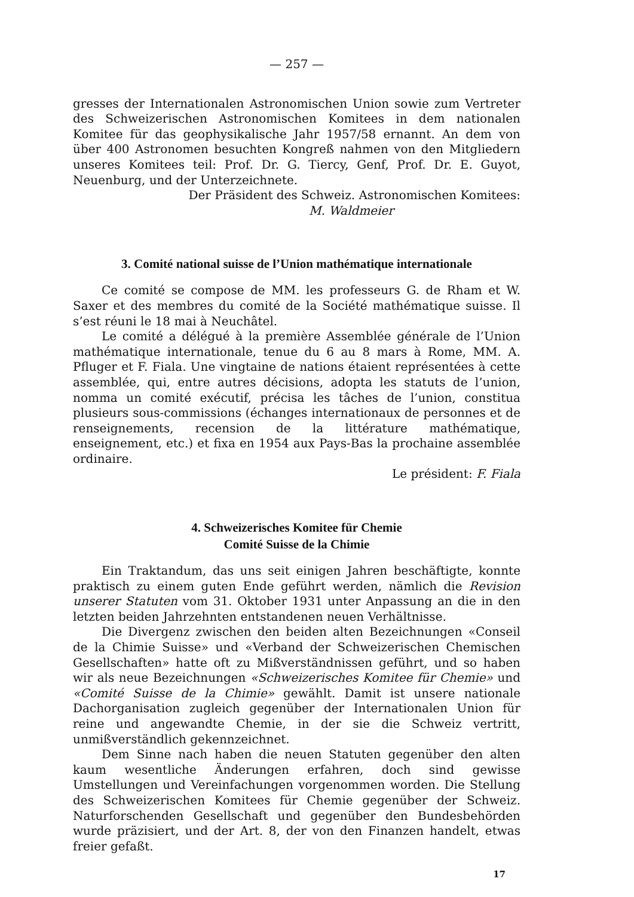— 257 —
gresses der Internationalen Astronomischen Union sowie zum Vertreter des Schweizerischen Astronomischen Komitees in dem nationalen Komitee für das geophysikalische Jahr 1957/58 ernannt. An dem von über 400 Astronomen besuchten Kongreß nahmen von den Mitgliedern unseres Komitees teil: Prof. Dr. G. Tiercy, Genf, Prof. Dr. E. Guyot, Neuenburg, und der Unterzeichnete.
Der Präsident des Schweiz. Astronomischen Komitees:
M. Waldmeier
3. Comité national suisse de l’Union mathématique internationale
Ce comité se compose de MM. les professeurs G. de Rham et W. Saxer et des membres du comité de la Société mathématique suisse. Il s’est réuni le 18 mai à Neuchâtel.
Le comité a délégué à la première Assemblée générale de l’Union mathématique internationale, tenue du 6 au 8 mars à Rome, MM. A. Pfluger et F. Fiala. Une vingtaine de nations étaient représentées à cette assemblée, qui, entre autres décisions, adopta les statuts de l’union, nomma un comité exécutif, précisa les tâches de l’union, constitua plusieurs sous-commissions (échanges internationaux de personnes et de renseignements, recension de la littérature mathématique, enseignement, etc.) et fixa en 1954 aux Pays-Bas la prochaine assemblée ordinaire.
Le président: F. Fiala
4. Schweizerisches Komitee für Chemie
Comité Suisse de la Chimie
Ein Traktandum, das uns seit einigen Jahren beschäftigte, konnte praktisch zu einem guten Ende geführt werden, nämlich die Revision unserer Statuten vom 31. Oktober 1931 unter Anpassung an die in den letzten beiden Jahrzehnten entstandenen neuen Verhältnisse.
Die Divergenz zwischen den beiden alten Bezeichnungen «Conseil de la Chimie Suisse» und «Verband der Schweizerischen Chemischen Gesellschaften» hatte oft zu Mißverständnissen geführt, und so haben wir als neue Bezeichnungen «Schweizerisches Komitee für Chemie» und «Comité Suisse de la Chimie» gewählt. Damit ist unsere nationale Dachorganisation zugleich gegenüber der Internationalen Union für reine und angewandte Chemie, in der sie die Schweiz vertritt, unmißverständlich gekennzeichnet.
Dem Sinne nach haben die neuen Statuten gegenüber den alten kaum wesentliche Änderungen erfahren, doch sind gewisse Umstellungen und Vereinfachungen vorgenommen worden. Die Stellung des Schweizerischen Komitees für Chemie gegenüber der Schweiz. Naturforschenden Gesellschaft und gegenüber den Bundesbehörden wurde präzisiert, und der Art. 8, der von den Finanzen handelt, etwas freier gefaßt.
17